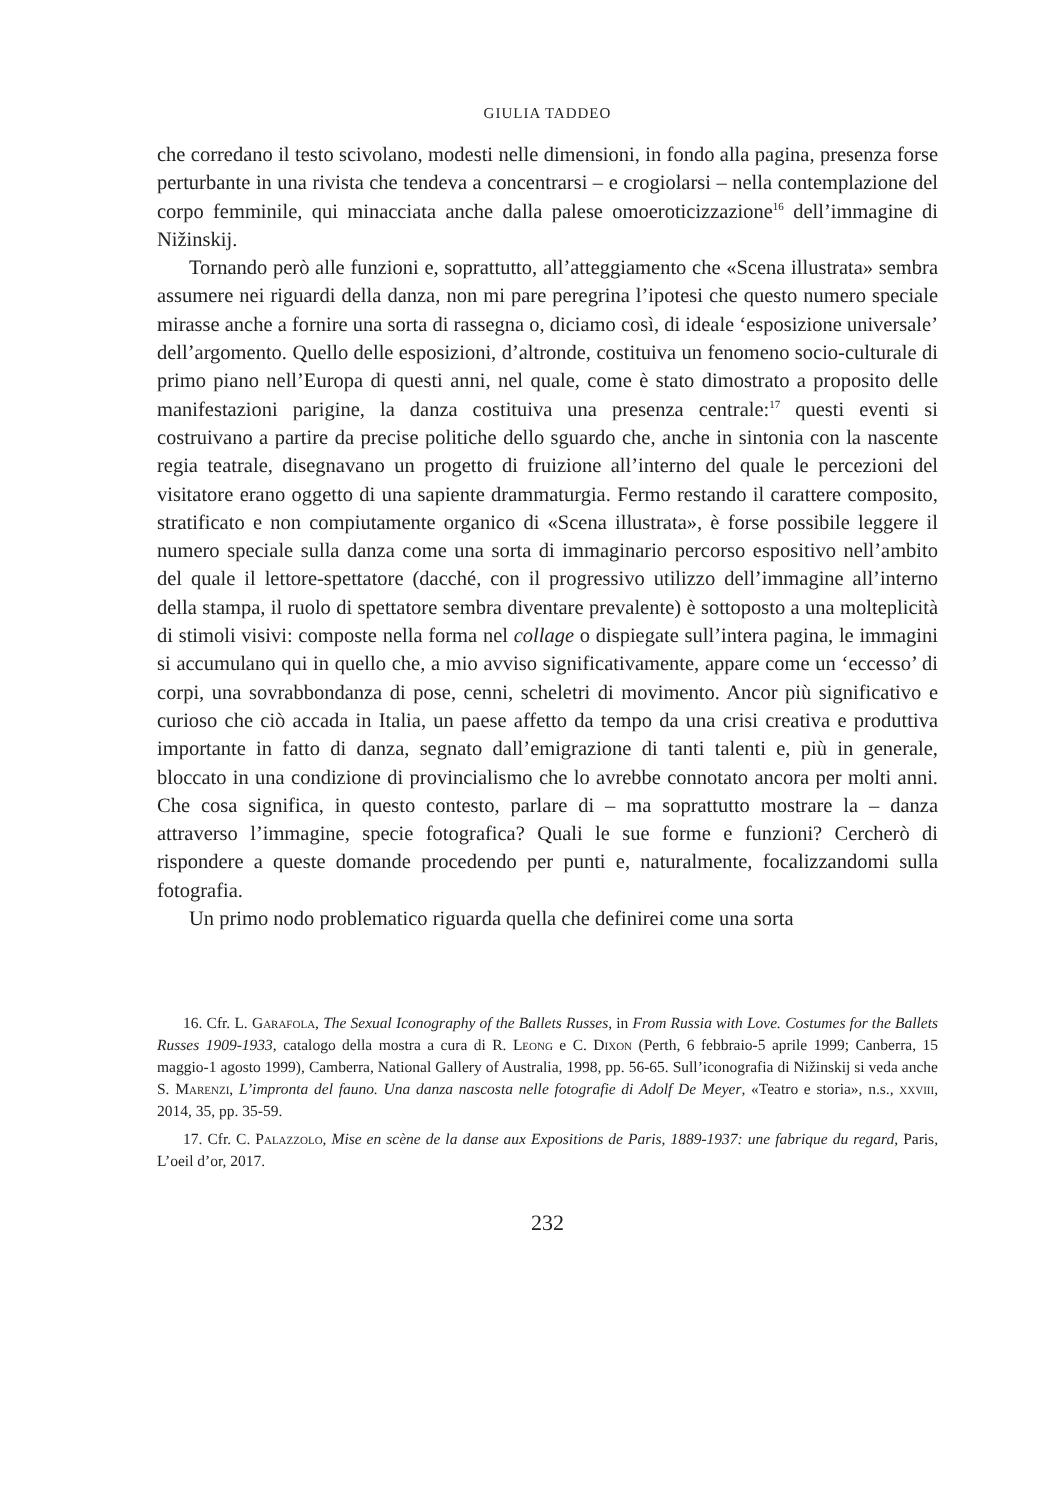GIULIA TADDEO
che corredano il testo scivolano, modesti nelle dimensioni, in fondo alla pagina, presenza forse perturbante in una rivista che tendeva a concentrarsi – e crogiolarsi – nella contemplazione del corpo femminile, qui minacciata anche dalla palese omoeroticizzazione<sup>16</sup> dell’immagine di Nižinskij.
Tornando però alle funzioni e, soprattutto, all’atteggiamento che «Scena illustrata» sembra assumere nei riguardi della danza, non mi pare peregrina l’ipotesi che questo numero speciale mirasse anche a fornire una sorta di rassegna o, diciamo così, di ideale ‘esposizione universale’ dell’argomento. Quello delle esposizioni, d’altronde, costituiva un fenomeno socio-culturale di primo piano nell’Europa di questi anni, nel quale, come è stato dimostrato a proposito delle manifestazioni parigine, la danza costituiva una presenza centrale:<sup>17</sup> questi eventi si costruivano a partire da precise politiche dello sguardo che, anche in sintonia con la nascente regia teatrale, disegnavano un progetto di fruizione all’interno del quale le percezioni del visitatore erano oggetto di una sapiente drammaturgia. Fermo restando il carattere composito, stratificato e non compiutamente organico di «Scena illustrata», è forse possibile leggere il numero speciale sulla danza come una sorta di immaginario percorso espositivo nell’ambito del quale il lettore-spettatore (dacché, con il progressivo utilizzo dell’immagine all’interno della stampa, il ruolo di spettatore sembra diventare prevalente) è sottoposto a una molteplicità di stimoli visivi: composte nella forma nel collage o dispiegate sull’intera pagina, le immagini si accumulano qui in quello che, a mio avviso significativamente, appare come un ‘eccesso’ di corpi, una sovrabbondanza di pose, cenni, scheletri di movimento. Ancor più significativo e curioso che ciò accada in Italia, un paese affetto da tempo da una crisi creativa e produttiva importante in fatto di danza, segnato dall’emigrazione di tanti talenti e, più in generale, bloccato in una condizione di provincialismo che lo avrebbe connotato ancora per molti anni. Che cosa significa, in questo contesto, parlare di – ma soprattutto mostrare la – danza attraverso l’immagine, specie fotografica? Quali le sue forme e funzioni? Cercherò di rispondere a queste domande procedendo per punti e, naturalmente, focalizzandomi sulla fotografia.
Un primo nodo problematico riguarda quella che definirei come una sorta
16. Cfr. L. Garafola, The Sexual Iconography of the Ballets Russes, in From Russia with Love. Costumes for the Ballets Russes 1909-1933, catalogo della mostra a cura di R. Leong e C. Dixon (Perth, 6 febbraio-5 aprile 1999; Canberra, 15 maggio-1 agosto 1999), Camberra, National Gallery of Australia, 1998, pp. 56-65. Sull’iconografia di Nižinskij si veda anche S. Marenzi, L’impronta del fauno. Una danza nascosta nelle fotografie di Adolf De Meyer, «Teatro e storia», n.s., xxviii, 2014, 35, pp. 35-59.
17. Cfr. C. Palazzolo, Mise en scène de la danse aux Expositions de Paris, 1889-1937: une fabrique du regard, Paris, L’oeil d’or, 2017.
232